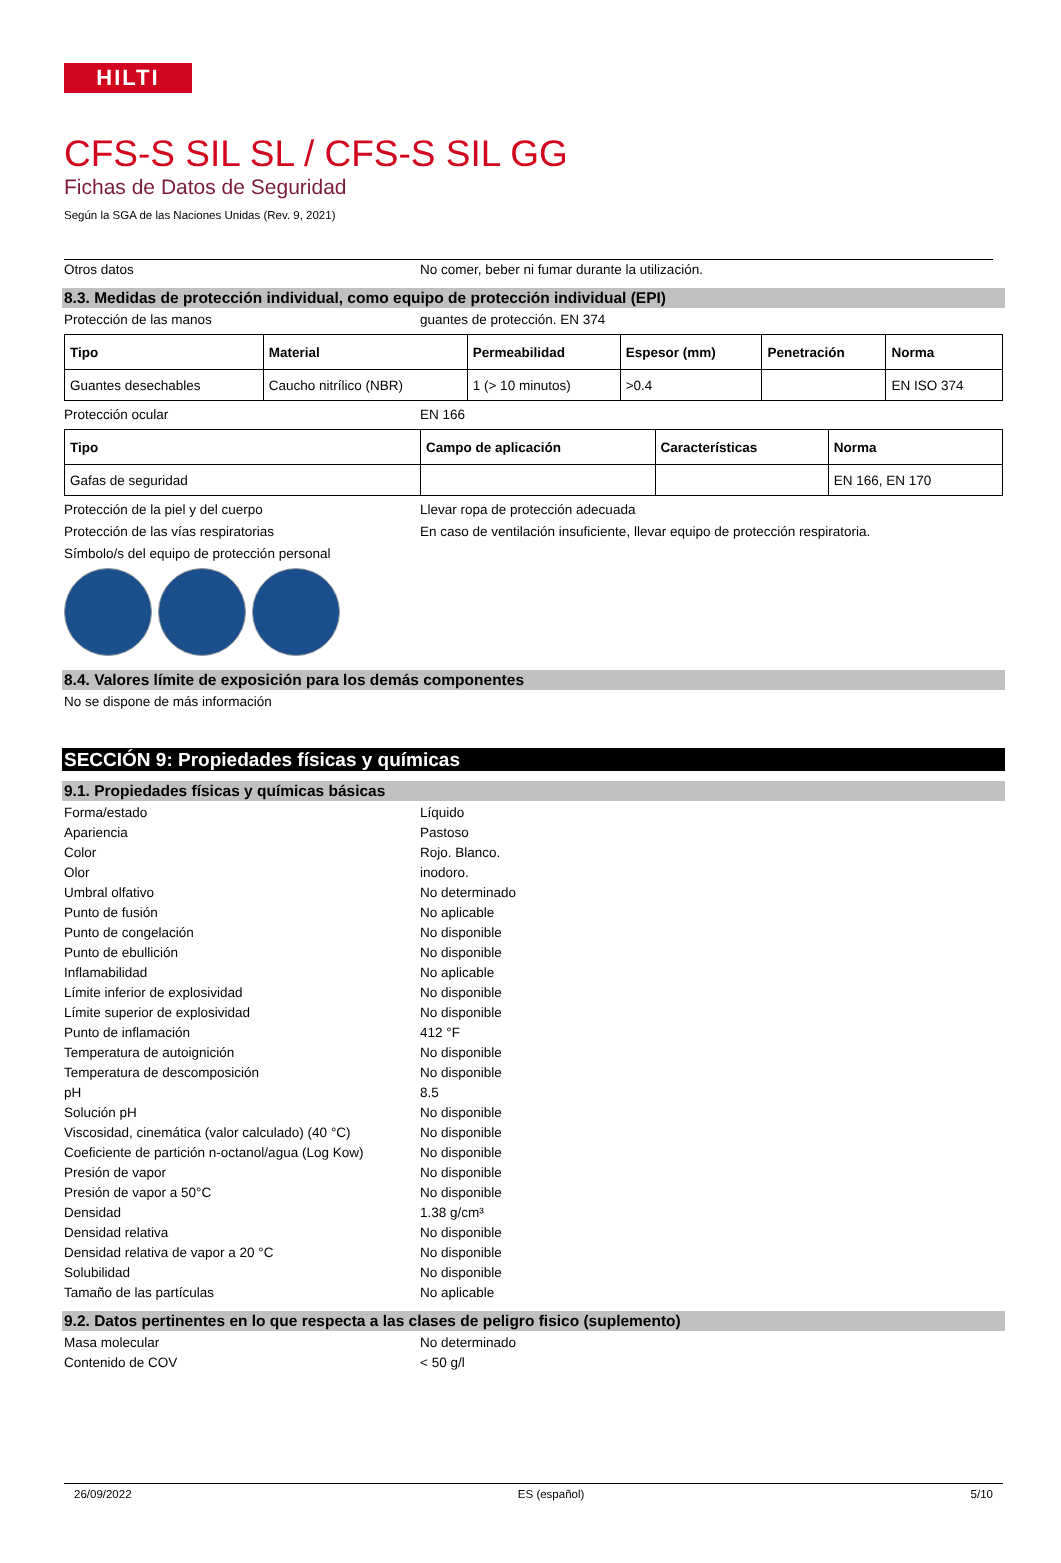HILTI
CFS-S SIL SL / CFS-S SIL GG
Fichas de Datos de Seguridad
Según la SGA de las Naciones Unidas (Rev. 9, 2021)
Otros datos No comer, beber ni fumar durante la utilización.
8.3. Medidas de protección individual, como equipo de protección individual (EPI)
Protección de las manos guantes de protección. EN 374
| Tipo | Material | Permeabilidad | Espesor (mm) | Penetración | Norma |
| --- | --- | --- | --- | --- | --- |
| Guantes desechables | Caucho nitrílico (NBR) | 1 (> 10 minutos) | >0.4 | | EN ISO 374 |
Protección ocular EN 166
| Tipo | Campo de aplicación | Características | Norma |
| --- | --- | --- | --- |
| Gafas de seguridad | | | EN 166, EN 170 |
Protección de la piel y del cuerpo Llevar ropa de protección adecuada
Protección de las vías respiratorias En caso de ventilación insuficiente, llevar equipo de protección respiratoria.
Símbolo/s del equipo de protección personal
8.4. Valores límite de exposición para los demás componentes
No se dispone de más información
SECCIÓN 9: Propiedades físicas y químicas
9.1. Propiedades físicas y químicas básicas
Forma/estado Líquido
Apariencia Pastoso
Color Rojo. Blanco.
Olor inodoro.
Umbral olfativo No determinado
Punto de fusión No aplicable
Punto de congelación No disponible
Punto de ebullición No disponible
Inflamabilidad No aplicable
Límite inferior de explosividad No disponible
Límite superior de explosividad No disponible
Punto de inflamación 412 °F
Temperatura de autoignición No disponible
Temperatura de descomposición No disponible
pH 8.5
Solución pH No disponible
Viscosidad, cinemática (valor calculado) (40 °C)
No disponible
Coeficiente de partición n-octanol/agua (Log Kow)
No disponible
Presión de vapor No disponible
Presión de vapor a 50°C No disponible
Densidad 1.38 g/cm³
Densidad relativa No disponible
Densidad relativa de vapor a 20 °C No disponible
Solubilidad No disponible
Tamaño de las partículas No aplicable
9.2. Datos pertinentes en lo que respecta a las clases de peligro fisico (suplemento)
Masa molecular No determinado
Contenido de COV < 50 g/l
26/09/2022 ES (español) 5/10